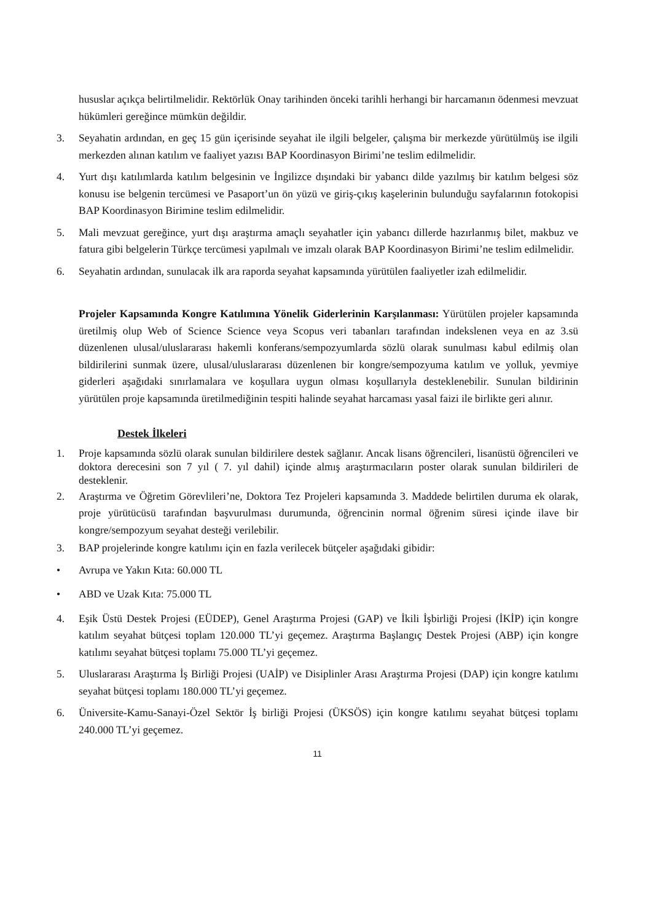hususlar açıkça belirtilmelidir. Rektörlük Onay tarihinden önceki tarihli herhangi bir harcamanın ödenmesi mevzuat hükümleri gereğince mümkün değildir.
3. Seyahatin ardından, en geç 15 gün içerisinde seyahat ile ilgili belgeler, çalışma bir merkezde yürütülmüş ise ilgili merkezden alınan katılım ve faaliyet yazısı BAP Koordinasyon Birimi’ne teslim edilmelidir.
4. Yurt dışı katılımlarda katılım belgesinin ve İngilizce dışındaki bir yabancı dilde yazılmış bir katılım belgesi söz konusu ise belgenin tercümesi ve Pasaport’un ön yüzü ve giriş-çıkış kaşelerinin bulunduğu sayfalarının fotokopisi BAP Koordinasyon Birimine teslim edilmelidir.
5. Mali mevzuat gereğince, yurt dışı araştırma amaçlı seyahatler için yabancı dillerde hazırlanmış bilet, makbuz ve fatura gibi belgelerin Türkçe tercümesi yapılmalı ve imzalı olarak BAP Koordinasyon Birimi’ne teslim edilmelidir.
6. Seyahatin ardından, sunulacak ilk ara raporda seyahat kapsamında yürütülen faaliyetler izah edilmelidir.
Projeler Kapsamında Kongre Katılımına Yönelik Giderlerinin Karşılanması: Yürütülen projeler kapsamında üretilmiş olup Web of Science Science veya Scopus veri tabanları tarafından indekslenen veya en az 3.sü düzenlenen ulusal/uluslararası hakemli konferans/sempozyumlarda sözlü olarak sunulması kabul edilmiş olan bildirilerini sunmak üzere, ulusal/uluslararası düzenlenen bir kongre/sempozyuma katılım ve yolluk, yevmiye giderleri aşağıdaki sınırlamalara ve koşullara uygun olması koşullarıyla desteklenebilir. Sunulan bildirinin yürütülen proje kapsamında üretilmediğinin tespiti halinde seyahat harcaması yasal faizi ile birlikte geri alınır.
Destek İlkeleri
1. Proje kapsamında sözlü olarak sunulan bildirilere destek sağlanır. Ancak lisans öğrencileri, lisanüstü öğrencileri ve doktora derecesini son 7 yıl ( 7. yıl dahil) içinde almış araştırmacıların poster olarak sunulan bildirileri de desteklenir.
2. Araştırma ve Öğretim Görevlileri’ne, Doktora Tez Projeleri kapsamında 3. Maddede belirtilen duruma ek olarak, proje yürütücüsü tarafından başvurulması durumunda, öğrencinin normal öğrenim süresi içinde ilave bir kongre/sempozyum seyahat desteği verilebilir.
3. BAP projelerinde kongre katılımı için en fazla verilecek bütçeler aşağıdaki gibidir:
• Avrupa ve Yakın Kıta: 60.000 TL
• ABD ve Uzak Kıta: 75.000 TL
4. Eşik Üstü Destek Projesi (EÜDEP), Genel Araştırma Projesi (GAP) ve İkili İşbirliği Projesi (İKİP) için kongre katılım seyahat bütçesi toplam 120.000 TL’yi geçemez. Araştırma Başlangıç Destek Projesi (ABP) için kongre katılımı seyahat bütçesi toplamı 75.000 TL’yi geçemez.
5. Uluslararası Araştırma İş Birliği Projesi (UAİP) ve Disiplinler Arası Araştırma Projesi (DAP) için kongre katılımı seyahat bütçesi toplamı 180.000 TL’yi geçemez.
6. Üniversite-Kamu-Sanayi-Özel Sektör İş birliği Projesi (ÜKSÖS) için kongre katılımı seyahat bütçesi toplamı 240.000 TL’yi geçemez.
11